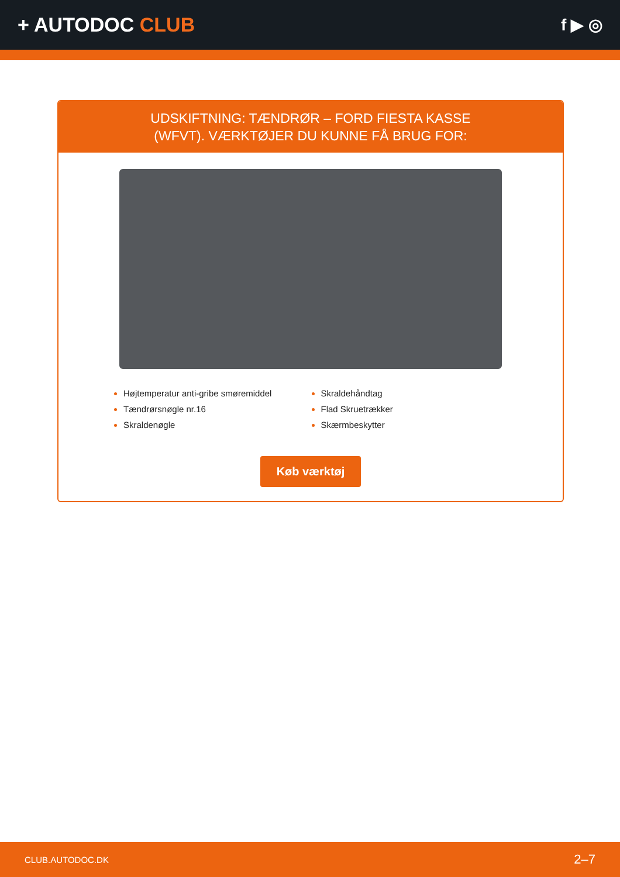+ AUTODOC CLUB
f ▶ ◎
UDSKIFTNING: TÆNDRØR – FORD FIESTA KASSE
(WFVT). VÆRKTØJER DU KUNNE FÅ BRUG FOR:
Højtemperatur anti-gribe smøremiddel
Tændrørsnøgle nr.16
Skraldenøgle
Skraldehåndtag
Flad Skruetrækker
Skærmbeskytter
Køb værktøj
CLUB.AUTODOC.DK 2–7